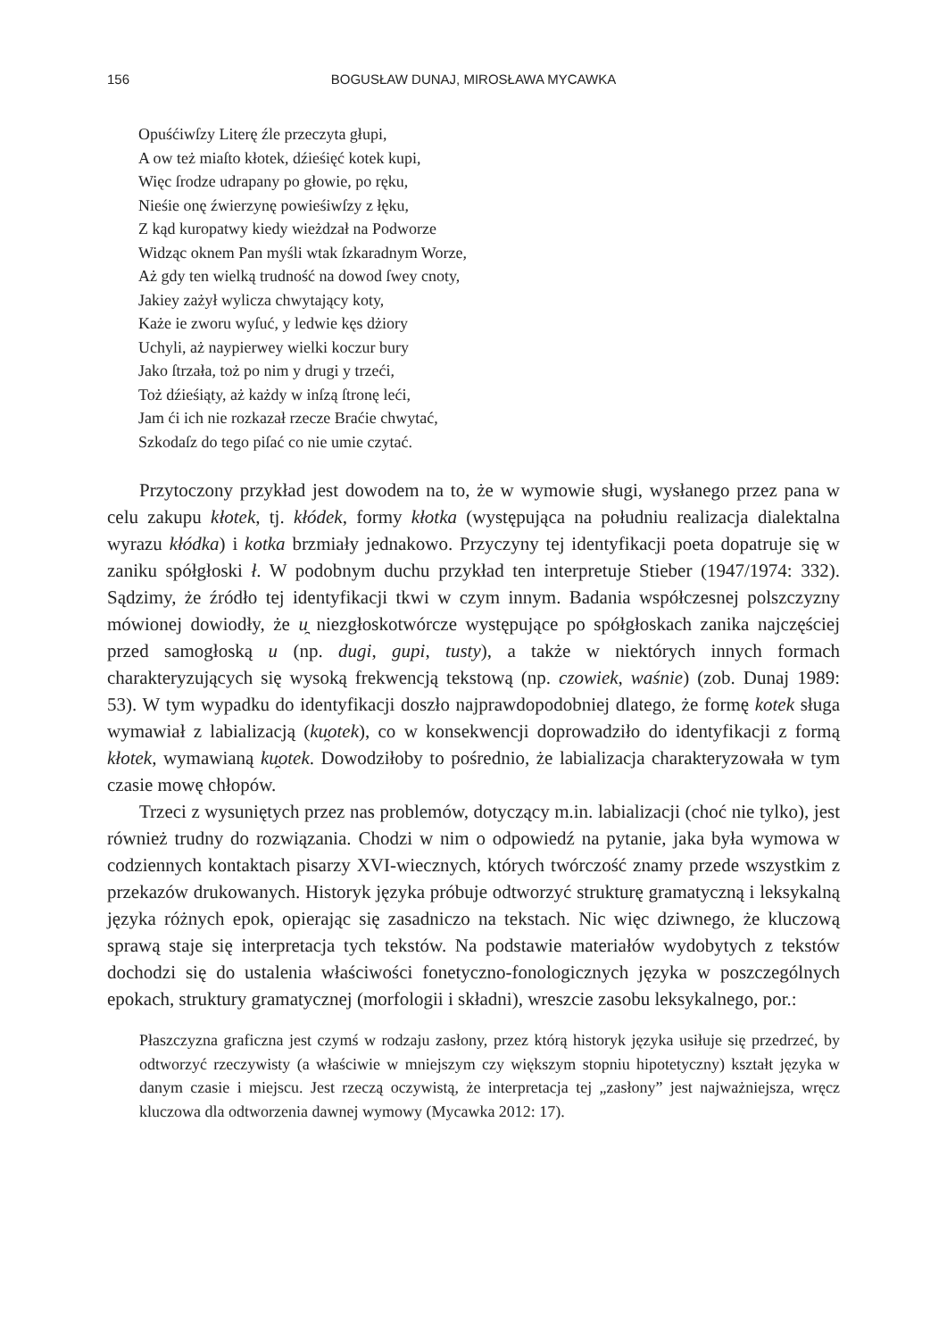156 BOGUSŁAW DUNAJ, MIROSŁAWA MYCAWKA
Opuśćiwſzy Literę źle przeczyta głupi,
A ow też miaſto kłotek, dźieśięć kotek kupi,
Więc ſrodze udrapany po głowie, po ręku,
Nieśie onę źwierzynę powieśiwſzy z łęku,
Z kąd kuropatwy kiedy wieżdzał na Podworze
Widząc oknem Pan myśli wtak ſzkaradnym Worze,
Aż gdy ten wielką trudność na dowod ſwey cnoty,
Jakiey zażył wylicza chwytający koty,
Każe ie zworu wyſuć, y ledwie kęs dżiory
Uchyli, aż naypierwey wielki koczur bury
Jako ſtrzała, toż po nim y drugi y trzeći,
Toż dźieśiąty, aż każdy w inſzą ſtronę leći,
Jam ći ich nie rozkazał rzecze Braćie chwytać,
Szkodaſz do tego piſać co nie umie czytać.
Przytoczony przykład jest dowodem na to, że w wymowie sługi, wysłanego przez pana w celu zakupu kłotek, tj. kłódek, formy kłotka (występująca na południu realizacja dialektalna wyrazu kłódka) i kotka brzmiały jednakowo. Przyczyny tej identyfikacji poeta dopatruje się w zaniku spółgłoski ł. W podobnym duchu przykład ten interpretuje Stieber (1947/1974: 332). Sądzimy, że źródło tej identyfikacji tkwi w czym innym. Badania współczesnej polszczyzny mówionej dowiodły, że u̯ niezgłoskotwórcze występujące po spółgłoskach zanika najczęściej przed samogłoską u (np. dugi, gupi, tusty), a także w niektórych innych formach charakteryzujących się wysoką frekwencją tekstową (np. czowiek, waśnie) (zob. Dunaj 1989: 53). W tym wypadku do identyfikacji doszło najprawdopodobniej dlatego, że formę kotek sługa wymawiał z labializacją (ku̯otek), co w konsekwencji doprowadziło do identyfikacji z formą kłotek, wymawianą ku̯otek. Dowodziłoby to pośrednio, że labializacja charakteryzowała w tym czasie mowę chłopów.
Trzeci z wysuniętych przez nas problemów, dotyczący m.in. labializacji (choć nie tylko), jest również trudny do rozwiązania. Chodzi w nim o odpowiedź na pytanie, jaka była wymowa w codziennych kontaktach pisarzy XVI-wiecznych, których twórczość znamy przede wszystkim z przekazów drukowanych. Historyk języka próbuje odtworzyć strukturę gramatyczną i leksykalną języka różnych epok, opierając się zasadniczo na tekstach. Nic więc dziwnego, że kluczową sprawą staje się interpretacja tych tekstów. Na podstawie materiałów wydobytych z tekstów dochodzi się do ustalenia właściwości fonetyczno-fonologicznych języka w poszczególnych epokach, struktury gramatycznej (morfologii i składni), wreszcie zasobu leksykalnego, por.:
Płaszczyzna graficzna jest czymś w rodzaju zasłony, przez którą historyk języka usiłuje się przedrzeć, by odtworzyć rzeczywisty (a właściwie w mniejszym czy większym stopniu hipotetyczny) kształt języka w danym czasie i miejscu. Jest rzeczą oczywistą, że interpretacja tej „zasłony” jest najważniejsza, wręcz kluczowa dla odtworzenia dawnej wymowy (Mycawka 2012: 17).